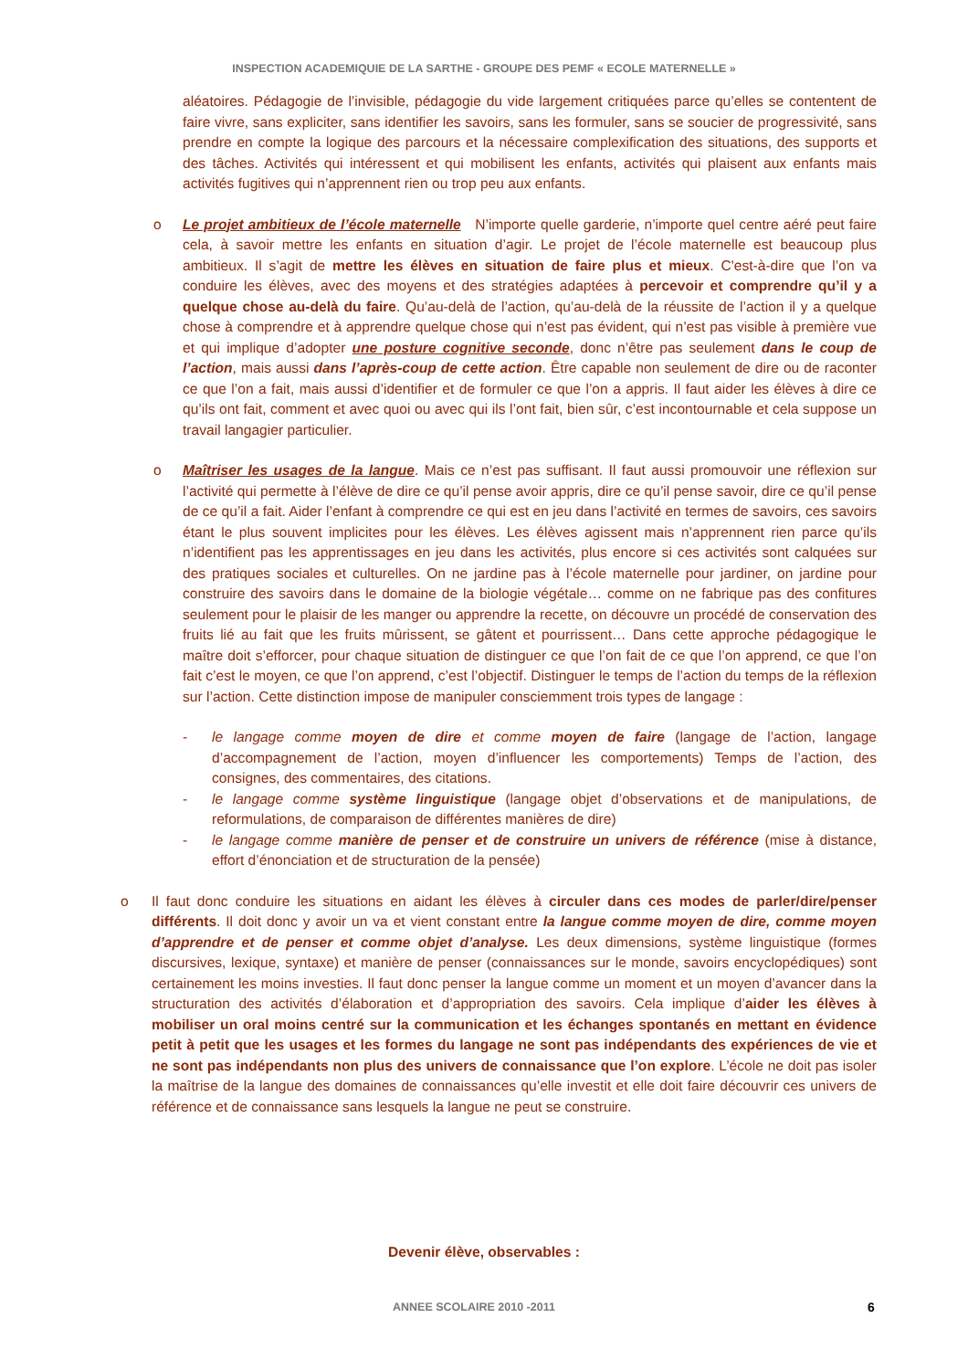INSPECTION ACADEMIQUIE DE LA SARTHE - GROUPE DES PEMF « ECOLE MATERNELLE »
aléatoires. Pédagogie de l’invisible, pédagogie du vide largement critiquées parce qu’elles se contentent de faire vivre, sans expliciter, sans identifier les savoirs, sans les formuler, sans se soucier de progressivité, sans prendre en compte la logique des parcours et la nécessaire complexification des situations, des supports et des tâches. Activités qui intéressent et qui mobilisent les enfants, activités qui plaisent aux enfants mais activités fugitives qui n’apprennent rien ou trop peu aux enfants.
o Le projet ambitieux de l’école maternelle N’importe quelle garderie, n’importe quel centre aéré peut faire cela, à savoir mettre les enfants en situation d’agir. Le projet de l’école maternelle est beaucoup plus ambitieux. Il s’agit de mettre les élèves en situation de faire plus et mieux. C'est-à-dire que l’on va conduire les élèves, avec des moyens et des stratégies adaptées à percevoir et comprendre qu’il y a quelque chose au-delà du faire. Qu’au-delà de l’action, qu’au-delà de la réussite de l’action il y a quelque chose à comprendre et à apprendre quelque chose qui n’est pas évident, qui n’est pas visible à première vue et qui implique d’adopter une posture cognitive seconde, donc n’être pas seulement dans le coup de l’action, mais aussi dans l’après-coup de cette action. Être capable non seulement de dire ou de raconter ce que l’on a fait, mais aussi d’identifier et de formuler ce que l’on a appris. Il faut aider les élèves à dire ce qu’ils ont fait, comment et avec quoi ou avec qui ils l’ont fait, bien sûr, c’est incontournable et cela suppose un travail langagier particulier.
o Maîtriser les usages de la langue. Mais ce n’est pas suffisant. Il faut aussi promouvoir une réflexion sur l’activité qui permette à l’élève de dire ce qu’il pense avoir appris, dire ce qu’il pense savoir, dire ce qu’il pense de ce qu’il a fait. Aider l’enfant à comprendre ce qui est en jeu dans l’activité en termes de savoirs, ces savoirs étant le plus souvent implicites pour les élèves. Les élèves agissent mais n’apprennent rien parce qu’ils n’identifient pas les apprentissages en jeu dans les activités, plus encore si ces activités sont calquées sur des pratiques sociales et culturelles. On ne jardine pas à l’école maternelle pour jardiner, on jardine pour construire des savoirs dans le domaine de la biologie végétale… comme on ne fabrique pas des confitures seulement pour le plaisir de les manger ou apprendre la recette, on découvre un procédé de conservation des fruits lié au fait que les fruits mûrissent, se gâtent et pourrissent… Dans cette approche pédagogique le maître doit s’efforcer, pour chaque situation de distinguer ce que l’on fait de ce que l’on apprend, ce que l’on fait c’est le moyen, ce que l’on apprend, c’est l’objectif. Distinguer le temps de l’action du temps de la réflexion sur l’action. Cette distinction impose de manipuler consciemment trois types de langage :
- le langage comme moyen de dire et comme moyen de faire (langage de l’action, langage d’accompagnement de l’action, moyen d’influencer les comportements) Temps de l’action, des consignes, des commentaires, des citations.
- le langage comme système linguistique (langage objet d’observations et de manipulations, de reformulations, de comparaison de différentes manières de dire)
- le langage comme manière de penser et de construire un univers de référence (mise à distance, effort d’énonciation et de structuration de la pensée)
o Il faut donc conduire les situations en aidant les élèves à circuler dans ces modes de parler/dire/penser différents. Il doit donc y avoir un va et vient constant entre la langue comme moyen de dire, comme moyen d’apprendre et de penser et comme objet d’analyse. Les deux dimensions, système linguistique (formes discursives, lexique, syntaxe) et manière de penser (connaissances sur le monde, savoirs encyclopédiques) sont certainement les moins investies. Il faut donc penser la langue comme un moment et un moyen d’avancer dans la structuration des activités d’élaboration et d’appropriation des savoirs. Cela implique d’aider les élèves à mobiliser un oral moins centré sur la communication et les échanges spontanés en mettant en évidence petit à petit que les usages et les formes du langage ne sont pas indépendants des expériences de vie et ne sont pas indépendants non plus des univers de connaissance que l’on explore. L’école ne doit pas isoler la maîtrise de la langue des domaines de connaissances qu’elle investit et elle doit faire découvrir ces univers de référence et de connaissance sans lesquels la langue ne peut se construire.
Devenir élève, observables :
ANNEE SCOLAIRE 2010 -2011 6